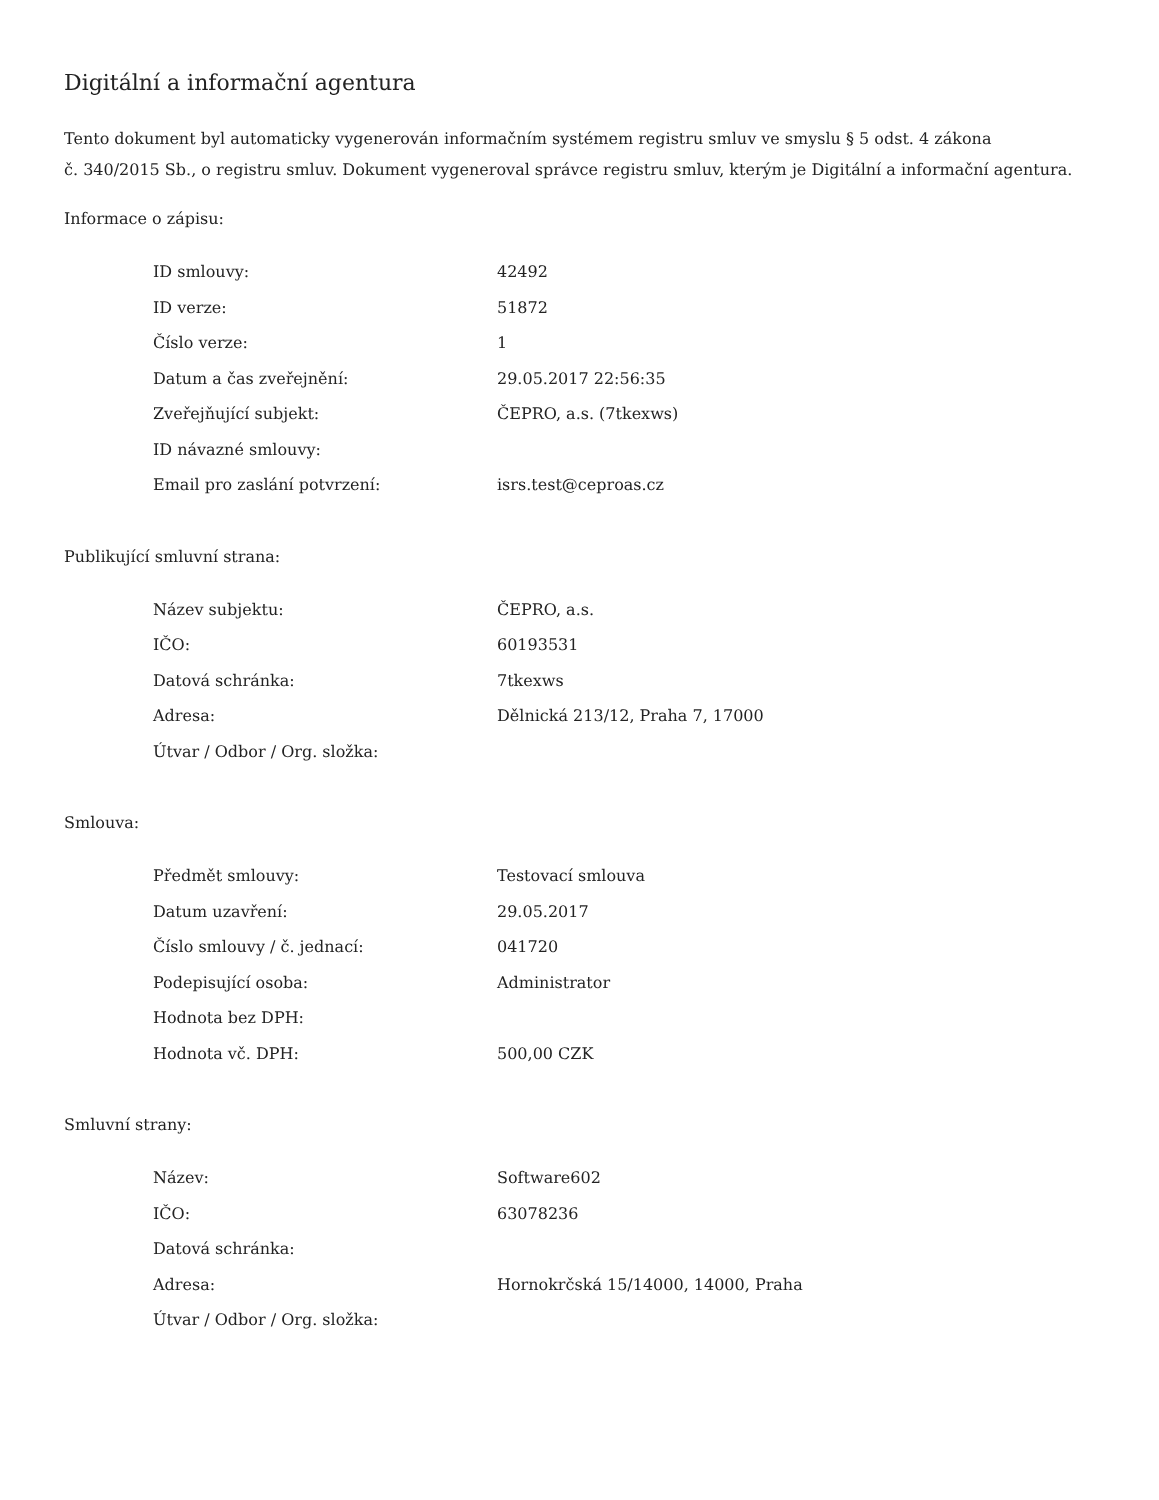Digitální a informační agentura
Tento dokument byl automaticky vygenerován informačním systémem registru smluv ve smyslu § 5 odst. 4 zákona
č. 340/2015 Sb., o registru smluv. Dokument vygeneroval správce registru smluv, kterým je Digitální a informační agentura.
Informace o zápisu:
| ID smlouvy: | 42492 |
| ID verze: | 51872 |
| Číslo verze: | 1 |
| Datum a čas zveřejnění: | 29.05.2017 22:56:35 |
| Zveřejňující subjekt: | ČEPRO, a.s. (7tkexws) |
| ID návazné smlouvy: | |
| Email pro zaslání potvrzení: | isrs.test@ceproas.cz |
Publikující smluvní strana:
| Název subjektu: | ČEPRO, a.s. |
| IČO: | 60193531 |
| Datová schránka: | 7tkexws |
| Adresa: | Dělnická 213/12, Praha 7, 17000 |
| Útvar / Odbor / Org. složka: | |
Smlouva:
| Předmět smlouvy: | Testovací smlouva |
| Datum uzavření: | 29.05.2017 |
| Číslo smlouvy / č. jednací: | 041720 |
| Podepisující osoba: | Administrator |
| Hodnota bez DPH: | |
| Hodnota vč. DPH: | 500,00 CZK |
Smluvní strany:
| Název: | Software602 |
| IČO: | 63078236 |
| Datová schránka: | |
| Adresa: | Hornokrčská 15/14000, 14000, Praha |
| Útvar / Odbor / Org. složka: | |